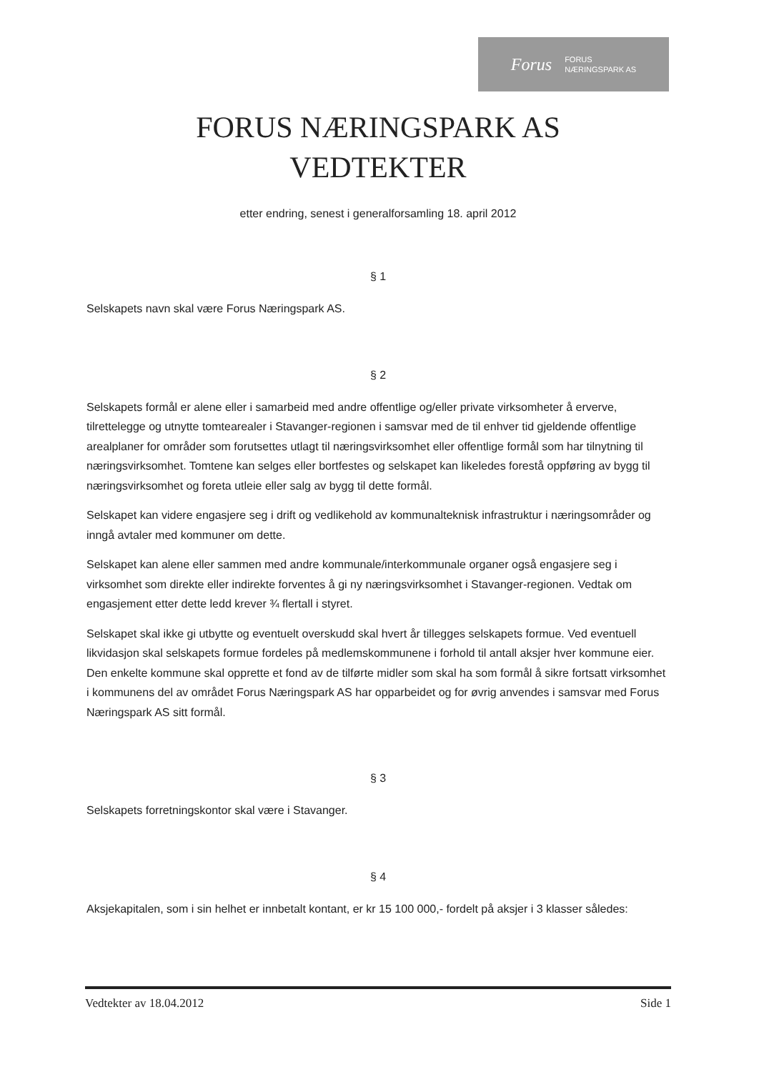Forus FORUS
NÆRINGSPARK AS
FORUS NÆRINGSPARK AS
VEDTEKTER
etter endring, senest i generalforsamling 18. april 2012
§ 1
Selskapets navn skal være Forus Næringspark AS.
§ 2
Selskapets formål er alene eller i samarbeid med andre offentlige og/eller private virksomheter å erverve, tilrettelegge og utnytte tomtearealer i Stavanger-regionen i samsvar med de til enhver tid gjeldende offentlige arealplaner for områder som forutsettes utlagt til næringsvirksomhet eller offentlige formål som har tilnytning til næringsvirksomhet. Tomtene kan selges eller bortfestes og selskapet kan likeledes forestå oppføring av bygg til næringsvirksomhet og foreta utleie eller salg av bygg til dette formål.
Selskapet kan videre engasjere seg i drift og vedlikehold av kommunalteknisk infrastruktur i næringsområder og inngå avtaler med kommuner om dette.
Selskapet kan alene eller sammen med andre kommunale/interkommunale organer også engasjere seg i virksomhet som direkte eller indirekte forventes å gi ny næringsvirksomhet i Stavanger-regionen. Vedtak om engasjement etter dette ledd krever ¾ flertall i styret.
Selskapet skal ikke gi utbytte og eventuelt overskudd skal hvert år tillegges selskapets formue. Ved eventuell likvidasjon skal selskapets formue fordeles på medlemskommunene i forhold til antall aksjer hver kommune eier. Den enkelte kommune skal opprette et fond av de tilførte midler som skal ha som formål å sikre fortsatt virksomhet i kommunens del av området Forus Næringspark AS har opparbeidet og for øvrig anvendes i samsvar med Forus Næringspark AS sitt formål.
§ 3
Selskapets forretningskontor skal være i Stavanger.
§ 4
Aksjekapitalen, som i sin helhet er innbetalt kontant, er kr 15 100 000,- fordelt på aksjer i 3 klasser således:
Vedtekter av 18.04.2012 Side 1